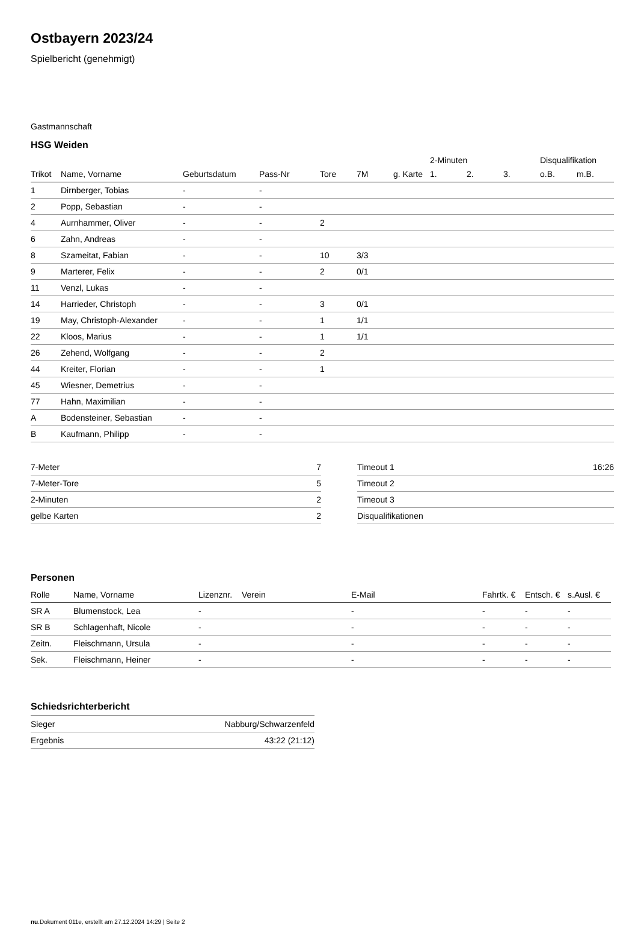Ostbayern 2023/24
Spielbericht (genehmigt)
Gastmannschaft
HSG Weiden
| | | | | | | | 2-Minuten | | | Disqualifikation | |
| --- | --- | --- | --- | --- | --- | --- | --- | --- | --- | --- | --- |
| Trikot | Name, Vorname | Geburtsdatum | Pass-Nr | Tore | 7M | g. Karte | 1. | 2. | 3. | o.B. | m.B. |
| 1 | Dirnberger, Tobias | - | - | | | | | | | | |
| 2 | Popp, Sebastian | - | - | | | | | | | | |
| 4 | Aurnhammer, Oliver | - | - | 2 | | | | | | | |
| 6 | Zahn, Andreas | - | - | | | | | | | | |
| 8 | Szameitat, Fabian | - | - | 10 | 3/3 | | | | | | |
| 9 | Marterer, Felix | - | - | 2 | 0/1 | | | | | | |
| 11 | Venzl, Lukas | - | - | | | | | | | | |
| 14 | Harrieder, Christoph | - | - | 3 | 0/1 | | | | | | |
| 19 | May, Christoph-Alexander | - | - | 1 | 1/1 | | | | | | |
| 22 | Kloos, Marius | - | - | 1 | 1/1 | | | | | | |
| 26 | Zehend, Wolfgang | - | - | 2 | | | | | | | |
| 44 | Kreiter, Florian | - | - | 1 | | | | | | | |
| 45 | Wiesner, Demetrius | - | - | | | | | | | | |
| 77 | Hahn, Maximilian | - | - | | | | | | | | |
| A | Bodensteiner, Sebastian | - | - | | | | | | | | |
| B | Kaufmann, Philipp | - | - | | | | | | | | |
| 7-Meter | 7 |
| 7-Meter-Tore | 5 |
| 2-Minuten | 2 |
| gelbe Karten | 2 |
| Timeout 1 | 16:26 |
| Timeout 2 | |
| Timeout 3 | |
| Disqualifikationen | |
Personen
| Rolle | Name, Vorname | Lizenznr. | Verein | E-Mail | Fahrtk. € | Entsch. € | s.Ausl. € |
| --- | --- | --- | --- | --- | --- | --- | --- |
| SR A | Blumenstock, Lea | - | | - | - | - | - |
| SR B | Schlagenhaft, Nicole | - | | - | - | - | - |
| Zeitn. | Fleischmann, Ursula | - | | - | - | - | - |
| Sek. | Fleischmann, Heiner | - | | - | - | - | - |
Schiedsrichterbericht
| Sieger | Nabburg/Schwarzenfeld |
| Ergebnis | 43:22 (21:12) |
nu.Dokument 011e, erstellt am 27.12.2024 14:29 | Seite 2